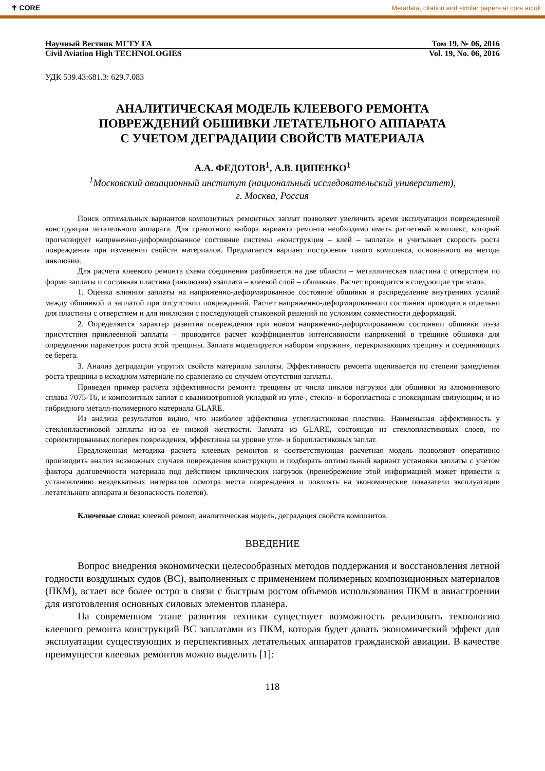✝ CORE Metadata, citation and similar papers at core.ac.uk
Научный Вестник МГТУ ГА Том 19, № 06, 2016
Civil Aviation High TECHNOLOGIES Vol. 19, No. 06, 2016
УДК 539.43:681.3: 629.7.083
АНАЛИТИЧЕСКАЯ МОДЕЛЬ КЛЕЕВОГО РЕМОНТА
ПОВРЕЖДЕНИЙ ОБШИВКИ ЛЕТАТЕЛЬНОГО АППАРАТА
С УЧЕТОМ ДЕГРАДАЦИИ СВОЙСТВ МАТЕРИАЛА
А.А. ФЕДОТОВ<sup>1</sup>, А.В. ЦИПЕНКО<sup>1</sup>
<sup>1</sup> Московский авиационный институт (национальный исследовательский университет),
г. Москва, Россия
Поиск оптимальных вариантов композитных ремонтных заплат позволяет увеличить время эксплуатации поврежденной конструкции летательного аппарата. Для грамотного выбора варианта ремонта необходимо иметь расчетный комплекс, который прогнозирует напряженно-деформированное состояние системы «конструкция – клей – заплата» и учитывает скорость роста повреждения при изменении свойств материалов. Предлагается вариант построения такого комплекса, основанного на методе инклюзии.
Для расчета клеевого ремонта схема соединения разбивается на две области – металлическая пластина с отверстием по форме заплаты и составная пластина (инклюзия) «заплата – клеевой слой – обшивка». Расчет проводится в следующие три этапа.
1. Оценка влияния заплаты на напряженно-деформированное состояние обшивки и распределение внутренних усилий между обшивкой и заплатой при отсутствии повреждений. Расчет напряженно-деформированного состояния проводится отдельно для пластины с отверстием и для инклюзии с последующей стыковкой решений по условиям совместности деформаций.
2. Определяется характер развития повреждения при новом напряженно-деформированном состоянии обшивки из-за присутствия приклеенной заплаты – проводится расчет коэффициентов интенсивности напряжений в трещине обшивки для определения параметров роста этой трещины. Заплата моделируется набором «пружин», перекрывающих трещину и соединяющих ее берега.
3. Анализ деградации упругих свойств материала заплаты. Эффективность ремонта оценивается по степени замедления роста трещины в исходном материале по сравнению со случаем отсутствия заплаты.
Приведен пример расчета эффективности ремонта трещины от числа циклов нагрузки для обшивки из алюминиевого сплава 7075-T6, и композитных заплат с квазиизотропной укладкой из угле-, стекло- и боропластика с эпоксидным связующим, и из гибридного металл-полимерного материала GLARE.
Из анализа результатов видно, что наиболее эффективна углепластиковая пластина. Наименьшая эффективность у стеклопластиковой заплаты из-за ее низкой жесткости. Заплата из GLARE, состоящая из стеклопластиковых слоев, но сориентированных поперек повреждения, эффективна на уровне угле- и боропластиковых заплат.
Предложенная методика расчета клеевых ремонтов и соответствующая расчетная модель позволяют оперативно производить анализ возможных случаев повреждения конструкции и подбирать оптимальный вариант установки заплаты с учетом фактора долговечности материала под действием циклических нагрузок (пренебрежение этой информацией может привести к установлению неадекватных интервалов осмотра места повреждения и повлиять на экономические показатели эксплуатации летательного аппарата и безопасность полетов).
Ключевые слова: клеевой ремонт, аналитическая модель, деградация свойств композитов.
ВВЕДЕНИЕ
Вопрос внедрения экономически целесообразных методов поддержания и восстановления летной годности воздушных судов (ВС), выполненных с применением полимерных композиционных материалов (ПКМ), встает все более остро в связи с быстрым ростом объемов использования ПКМ в авиастроении для изготовления основных силовых элементов планера.
На современном этапе развития техники существует возможность реализовать технологию клеевого ремонта конструкций ВС заплатами из ПКМ, которая будет давать экономический эффект для эксплуатации существующих и перспективных летательных аппаратов гражданской авиации. В качестве преимуществ клеевых ремонтов можно выделить [1]:
118